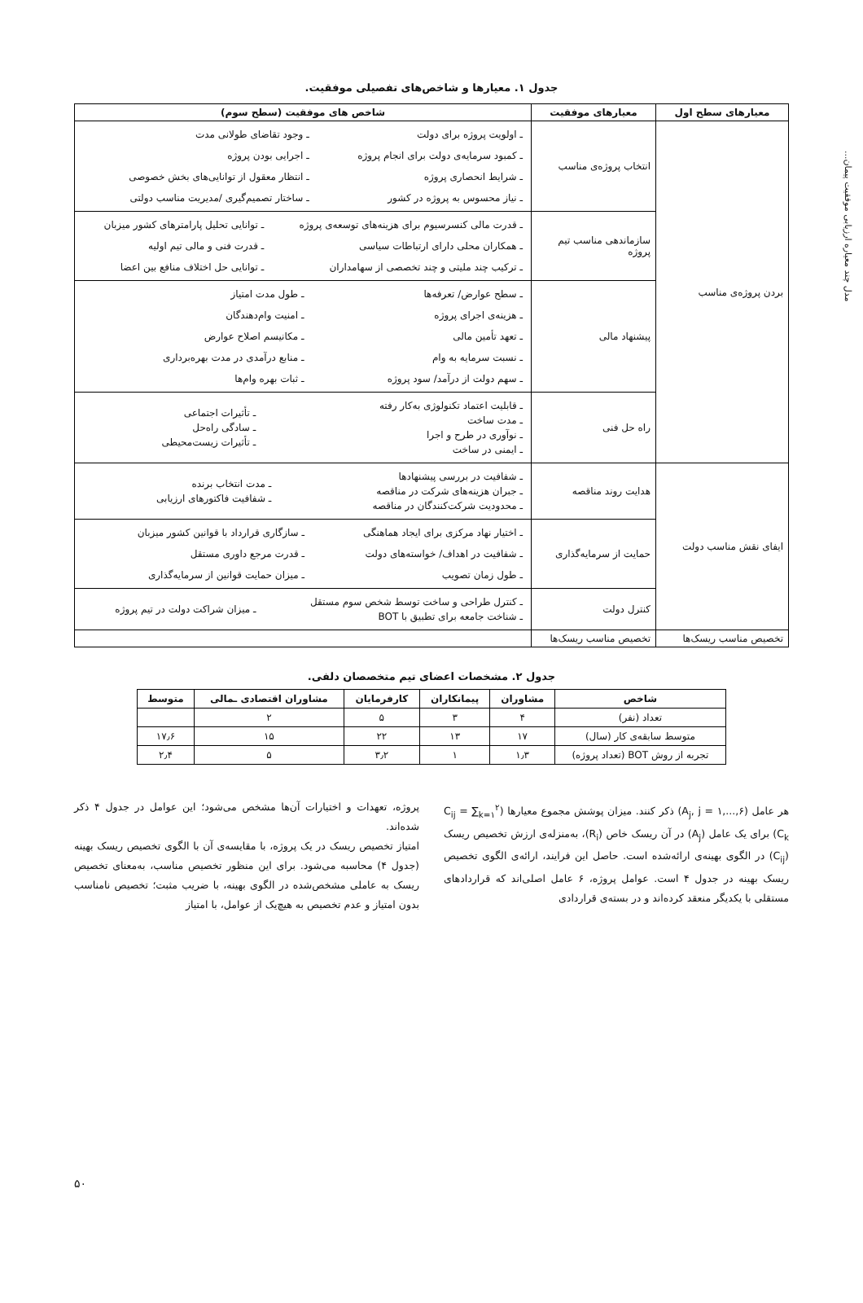مدل چند معیاره ارزیابی موفقیت پیمان...
جدول ۱. معیارها و شاخص‌های تفصیلی موفقیت.
| معیارهای سطح اول | معیارهای موفقیت | شاخص های موفقیت (سطح سوم) |
| --- | --- | --- |
| بردن پروژه‌ی مناسب | انتخاب پروژه‌ی مناسب | / ـ اولویت پروژه برای دولت / ـ وجود تقاضای طولانی مدت / / ـ کمبود سرمایه‌ی دولت برای انجام پروژه / ـ اجرایی بودن پروژه / / ـ شرایط انحصاری پروژه / ـ انتظار معقول از توانایی‌های بخش خصوصی / / ـ نیاز محسوس به پروژه در کشور / ـ ساختار تصمیم‌گیری /مدیریت مناسب دولتی / |
| | سازماندهی مناسب تیم پروژه | / ـ قدرت مالی کنسرسیوم برای هزینه‌های توسعه‌ی پروژه / ـ توانایی تحلیل پارامترهای کشور میزبان / / ـ همکاران محلی دارای ارتباطات سیاسی / ـ قدرت فنی و مالی تیم اولیه / / ـ ترکیب چند ملیتی و چند تخصصی از سهامداران / ـ توانایی حل اختلاف منافع بین اعضا / |
| | پیشنهاد مالی | / ـ سطح عوارض/ تعرفه‌ها / ـ طول مدت امتیاز / / ـ هزینه‌ی اجرای پروژه / ـ امنیت وام‌دهندگان / / ـ تعهد تأمین مالی / ـ مکانیسم اصلاح عوارض / / ـ نسبت سرمایه به وام / ـ منابع درآمدی در مدت بهره‌برداری / / ـ سهم دولت از درآمد/ سود پروژه / ـ ثبات بهره وام‌ها / |
| | راه حل فنی | / ـ قابلیت اعتماد تکنولوژی به‌کار رفته ـ مدت ساخت ـ نوآوری در طرح و اجرا ـ ایمنی در ساخت / ـ تأثیرات اجتماعی ـ سادگی راه‌حل ـ تأثیرات زیست‌محیطی / |
| ایفای نقش مناسب دولت | هدایت روند مناقصه | / ـ شفافیت در بررسی پیشنهادها ـ جبران هزینه‌های شرکت در مناقصه ـ محدودیت شرکت‌کنندگان در مناقصه / ـ مدت انتخاب برنده ـ شفافیت فاکتورهای ارزیابی / |
| | حمایت از سرمایه‌گذاری | / ـ اختیار نهاد مرکزی برای ایجاد هماهنگی / ـ سازگاری قرارداد با قوانین کشور میزبان / / ـ شفافیت در اهداف/ خواسته‌های دولت / ـ قدرت مرجع داوری مستقل / / ـ طول زمان تصویب / ـ میزان حمایت قوانین از سرمایه‌گذاری / |
| | کنترل دولت | / ـ کنترل طراحی و ساخت توسط شخص سوم مستقل ـ شناخت جامعه برای تطبیق با BOT / ـ میزان شراکت دولت در تیم پروژه / |
| تخصیص مناسب ریسک‌ها | تخصیص مناسب ریسک‌ها | |
جدول ۲. مشخصات اعضای تیم متخصصان دلفی.
| شاخص | مشاوران | پیمانکاران | کارفرمایان | مشاوران اقتصادی ـمالی | متوسط |
| --- | --- | --- | --- | --- | --- |
| تعداد (نفر) | ۴ | ۳ | ۵ | ۲ | |
| متوسط سابقه‌ی کار (سال) | ۱۷ | ۱۳ | ۲۲ | ۱۵ | ۱۷٫۶ |
| تجربه از روش BOT (تعداد پروژه) | ۱٫۳ | ۱ | ۳٫۲ | ۵ | ۲٫۴ |
هر عامل (A<sub>j</sub>, j = ۱,...,۶) ذکر کنند. میزان پوشش مجموع معیارها (C<sub>ij</sub> = ∑<sub>k=۱</sub><sup>۲</sup> C<sub>k</sub>) برای یک عامل (A<sub>j</sub>) در آن ریسک خاص (R<sub>i</sub>)، به‌منزله‌ی ارزش تخصیص ریسک (C<sub>ij</sub>) در الگوی بهینه‌ی ارائه‌شده است. حاصل این فرایند، ارائه‌ی الگوی تخصیص ریسک بهینه در جدول ۴ است. عوامل پروژه، ۶ عامل اصلی‌اند که قراردادهای مستقلی با یکدیگر منعقد کرده‌اند و در بسته‌ی قراردادی
پروژه، تعهدات و اختیارات آن‌ها مشخص می‌شود؛ این عوامل در جدول ۴ ذکر شده‌اند.
امتیاز تخصیص ریسک در یک پروژه، با مقایسه‌ی آن با الگوی تخصیص ریسک بهینه (جدول ۴) محاسبه می‌شود. برای این منظور تخصیص مناسب، به‌معنای تخصیص ریسک به عاملی مشخص‌شده در الگوی بهینه، با ضریب مثبت؛ تخصیص نامناسب بدون امتیاز و عدم تخصیص به هیچ‌یک از عوامل، با امتیاز
۵۰